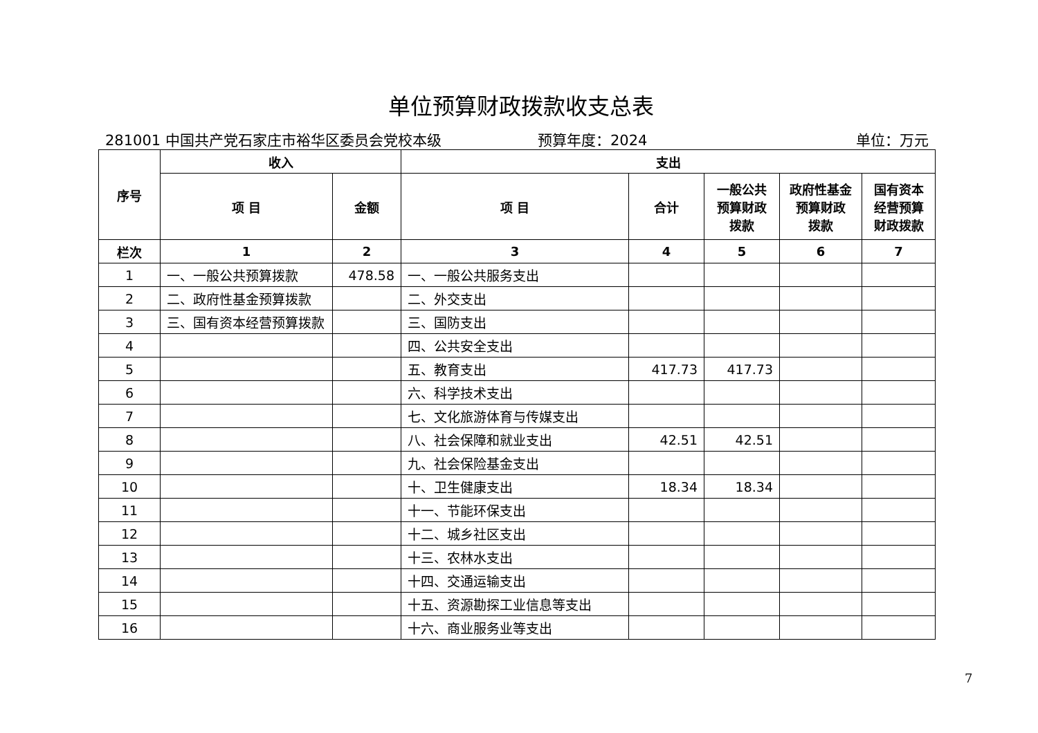单位预算财政拨款收支总表
281001 中国共产党石家庄市裕华区委员会党校本级 预算年度：2024 单位：万元
| 序号 | 收入 | | 支出 | | | | |
| --- | --- | --- | --- | --- | --- | --- | --- |
| | 项 目 | 金额 | 项 目 | 合计 | 一般公共 预算财政 拨款 | 政府性基金 预算财政 拨款 | 国有资本 经营预算 财政拨款 |
| 栏次 | 1 | 2 | 3 | 4 | 5 | 6 | 7 |
| 1 | 一、一般公共预算拨款 | 478.58 | 一、一般公共服务支出 | | | | |
| 2 | 二、政府性基金预算拨款 | | 二、外交支出 | | | | |
| 3 | 三、国有资本经营预算拨款 | | 三、国防支出 | | | | |
| 4 | | | 四、公共安全支出 | | | | |
| 5 | | | 五、教育支出 | 417.73 | 417.73 | | |
| 6 | | | 六、科学技术支出 | | | | |
| 7 | | | 七、文化旅游体育与传媒支出 | | | | |
| 8 | | | 八、社会保障和就业支出 | 42.51 | 42.51 | | |
| 9 | | | 九、社会保险基金支出 | | | | |
| 10 | | | 十、卫生健康支出 | 18.34 | 18.34 | | |
| 11 | | | 十一、节能环保支出 | | | | |
| 12 | | | 十二、城乡社区支出 | | | | |
| 13 | | | 十三、农林水支出 | | | | |
| 14 | | | 十四、交通运输支出 | | | | |
| 15 | | | 十五、资源勘探工业信息等支出 | | | | |
| 16 | | | 十六、商业服务业等支出 | | | | |
7